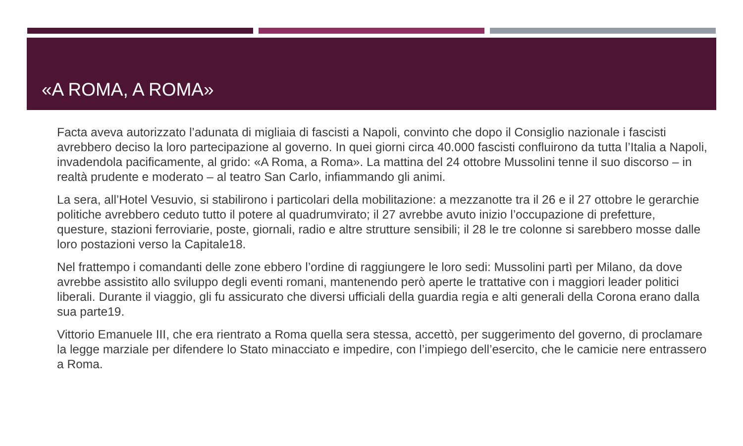«A ROMA, A ROMA»
Facta aveva autorizzato l’adunata di migliaia di fascisti a Napoli, convinto che dopo il Consiglio nazionale i fascisti avrebbero deciso la loro partecipazione al governo. In quei giorni circa 40.000 fascisti confluirono da tutta l’Italia a Napoli, invadendola pacificamente, al grido: «A Roma, a Roma». La mattina del 24 ottobre Mussolini tenne il suo discorso – in realtà prudente e moderato – al teatro San Carlo, infiammando gli animi.
La sera, all’Hotel Vesuvio, si stabilirono i particolari della mobilitazione: a mezzanotte tra il 26 e il 27 ottobre le gerarchie politiche avrebbero ceduto tutto il potere al quadrumvirato; il 27 avrebbe avuto inizio l’occupazione di prefetture, questure, stazioni ferroviarie, poste, giornali, radio e altre strutture sensibili; il 28 le tre colonne si sarebbero mosse dalle loro postazioni verso la Capitale18.
Nel frattempo i comandanti delle zone ebbero l’ordine di raggiungere le loro sedi: Mussolini partì per Milano, da dove avrebbe assistito allo sviluppo degli eventi romani, mantenendo però aperte le trattative con i maggiori leader politici liberali. Durante il viaggio, gli fu assicurato che diversi ufficiali della guardia regia e alti generali della Corona erano dalla sua parte19.
Vittorio Emanuele III, che era rientrato a Roma quella sera stessa, accettò, per suggerimento del governo, di proclamare la legge marziale per difendere lo Stato minacciato e impedire, con l’impiego dell’esercito, che le camicie nere entrassero a Roma.